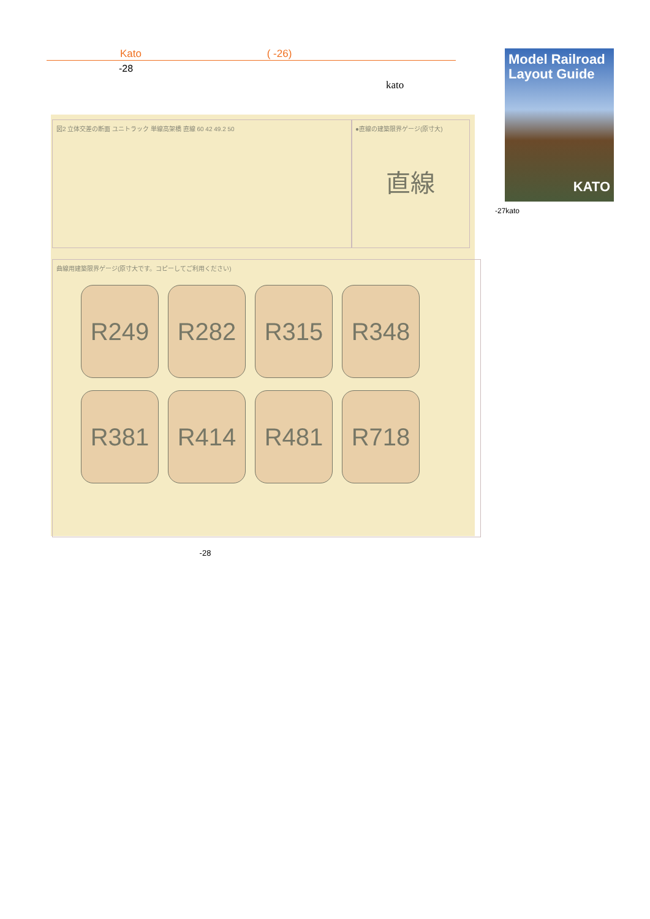Kato ( -26)
-28
kato
図2 立体交差の断面 ユニトラック 単線高架橋 直線 60 42 49.2 50
●直線の建築限界ゲージ(原寸大)
直線
曲線用建築限界ゲージ(原寸大です。コピーしてご利用ください)
R249 R282 R315 R348 R381 R414 R481 R718
-28
Model Railroad Layout Guide
KATO
-27kato